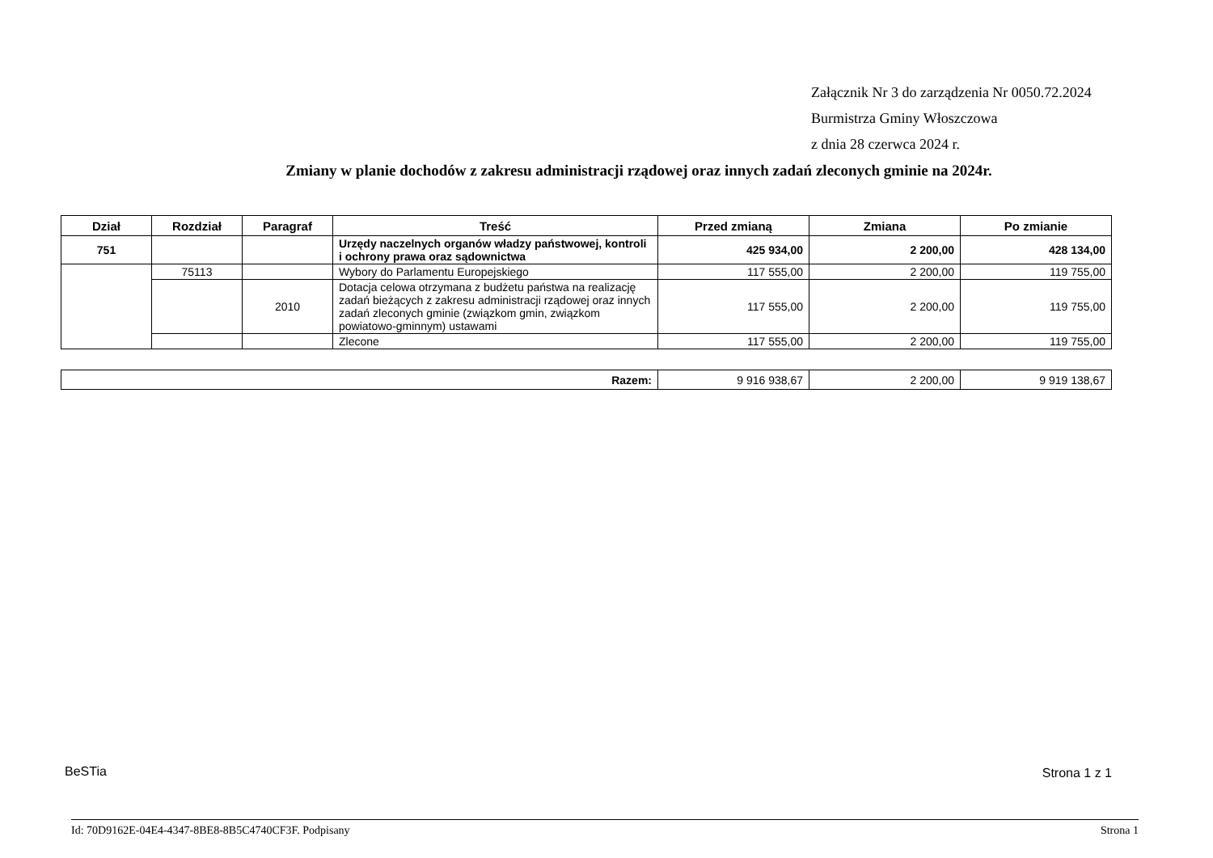Załącznik Nr 3 do zarządzenia Nr 0050.72.2024
Burmistrza Gminy Włoszczowa
z dnia 28 czerwca 2024 r.
Zmiany w planie dochodów z zakresu administracji rządowej oraz innych zadań zleconych gminie na 2024r.
| Dział | Rozdział | Paragraf | Treść | Przed zmianą | Zmiana | Po zmianie |
| --- | --- | --- | --- | --- | --- | --- |
| 751 | | | Urzędy naczelnych organów władzy państwowej, kontroli i ochrony prawa oraz sądownictwa | 425 934,00 | 2 200,00 | 428 134,00 |
| | 75113 | | Wybory do Parlamentu Europejskiego | 117 555,00 | 2 200,00 | 119 755,00 |
| | | 2010 | Dotacja celowa otrzymana z budżetu państwa na realizację zadań bieżących z zakresu administracji rządowej oraz innych zadań zleconych gminie (związkom gmin, związkom powiatowo-gminnym) ustawami | 117 555,00 | 2 200,00 | 119 755,00 |
| | | | Zlecone | 117 555,00 | 2 200,00 | 119 755,00 |
| Razem: | 9 916 938,67 | 2 200,00 | 9 919 138,67 |
BeSTia Strona 1 z 1
Id: 70D9162E-04E4-4347-8BE8-8B5C4740CF3F. Podpisany
Strona 1